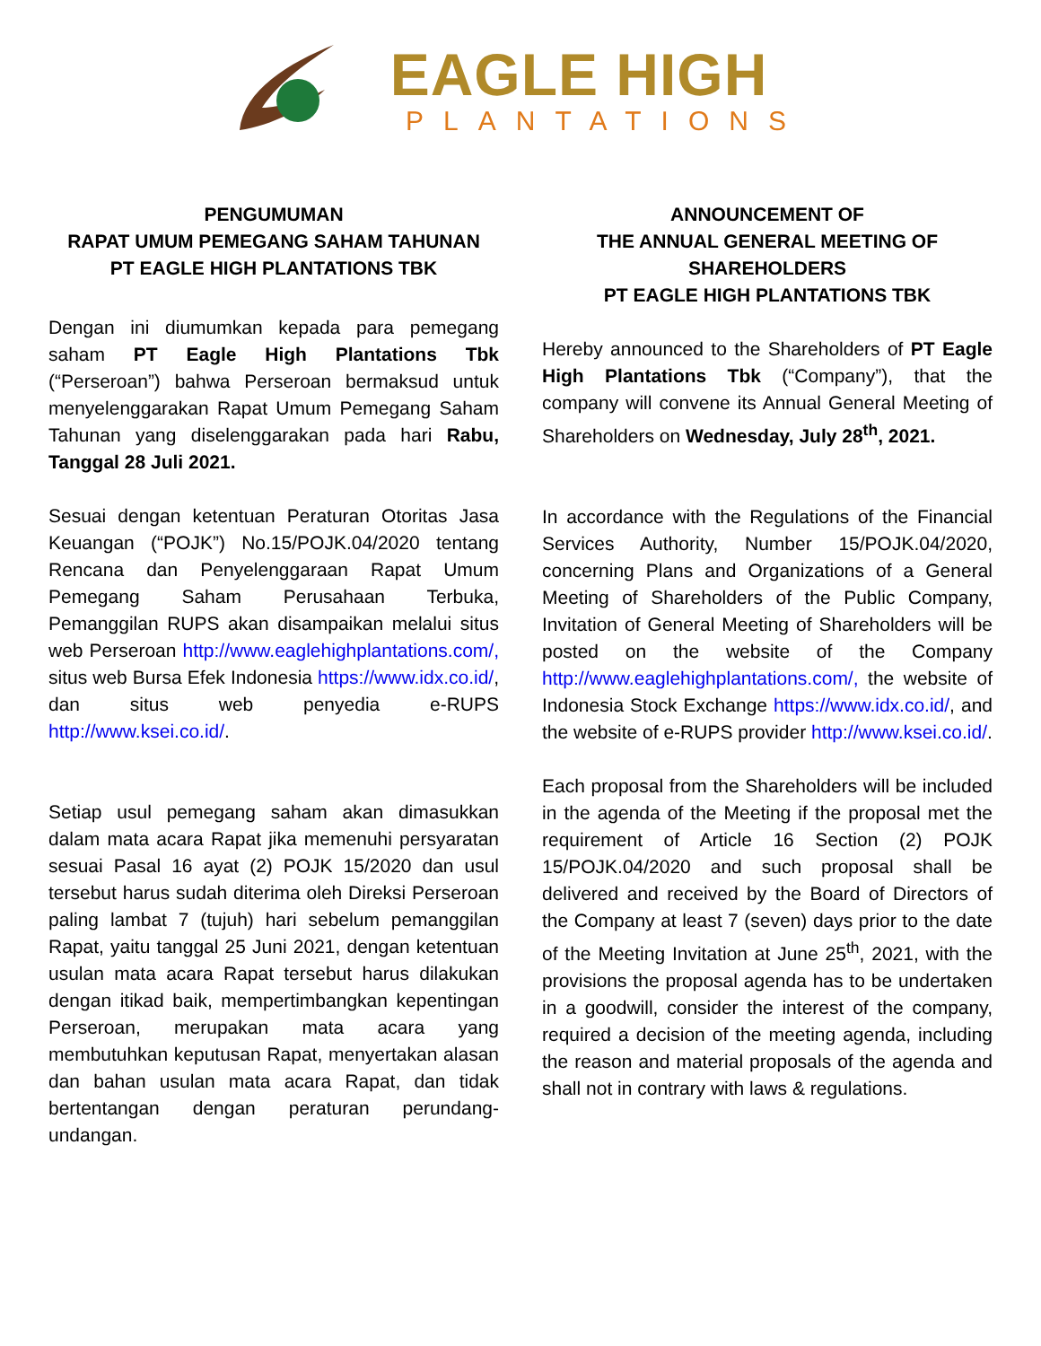EAGLE HIGH
PLANTATIONS
PENGUMUMAN
RAPAT UMUM PEMEGANG SAHAM TAHUNAN
PT EAGLE HIGH PLANTATIONS TBK
Dengan ini diumumkan kepada para pemegang saham PT Eagle High Plantations Tbk (“Perseroan”) bahwa Perseroan bermaksud untuk menyelenggarakan Rapat Umum Pemegang Saham Tahunan yang diselenggarakan pada hari Rabu, Tanggal 28 Juli 2021.
Sesuai dengan ketentuan Peraturan Otoritas Jasa Keuangan (“POJK”) No.15/POJK.04/2020 tentang Rencana dan Penyelenggaraan Rapat Umum Pemegang Saham Perusahaan Terbuka, Pemanggilan RUPS akan disampaikan melalui situs web Perseroan http://www.eaglehighplantations.com/, situs web Bursa Efek Indonesia https://www.idx.co.id/, dan situs web penyedia e-RUPS http://www.ksei.co.id/.
Setiap usul pemegang saham akan dimasukkan dalam mata acara Rapat jika memenuhi persyaratan sesuai Pasal 16 ayat (2) POJK 15/2020 dan usul tersebut harus sudah diterima oleh Direksi Perseroan paling lambat 7 (tujuh) hari sebelum pemanggilan Rapat, yaitu tanggal 25 Juni 2021, dengan ketentuan usulan mata acara Rapat tersebut harus dilakukan dengan itikad baik, mempertimbangkan kepentingan Perseroan, merupakan mata acara yang membutuhkan keputusan Rapat, menyertakan alasan dan bahan usulan mata acara Rapat, dan tidak bertentangan dengan peraturan perundang-undangan.
ANNOUNCEMENT OF
THE ANNUAL GENERAL MEETING OF
SHAREHOLDERS
PT EAGLE HIGH PLANTATIONS TBK
Hereby announced to the Shareholders of PT Eagle High Plantations Tbk (“Company”), that the company will convene its Annual General Meeting of Shareholders on Wednesday, July 28<sup>th</sup>, 2021.
In accordance with the Regulations of the Financial Services Authority, Number 15/POJK.04/2020, concerning Plans and Organizations of a General Meeting of Shareholders of the Public Company, Invitation of General Meeting of Shareholders will be posted on the website of the Company http://www.eaglehighplantations.com/, the website of Indonesia Stock Exchange https://www.idx.co.id/, and the website of e-RUPS provider http://www.ksei.co.id/.
Each proposal from the Shareholders will be included in the agenda of the Meeting if the proposal met the requirement of Article 16 Section (2) POJK 15/POJK.04/2020 and such proposal shall be delivered and received by the Board of Directors of the Company at least 7 (seven) days prior to the date of the Meeting Invitation at June 25<sup>th</sup>, 2021, with the provisions the proposal agenda has to be undertaken in a goodwill, consider the interest of the company, required a decision of the meeting agenda, including the reason and material proposals of the agenda and shall not in contrary with laws & regulations.